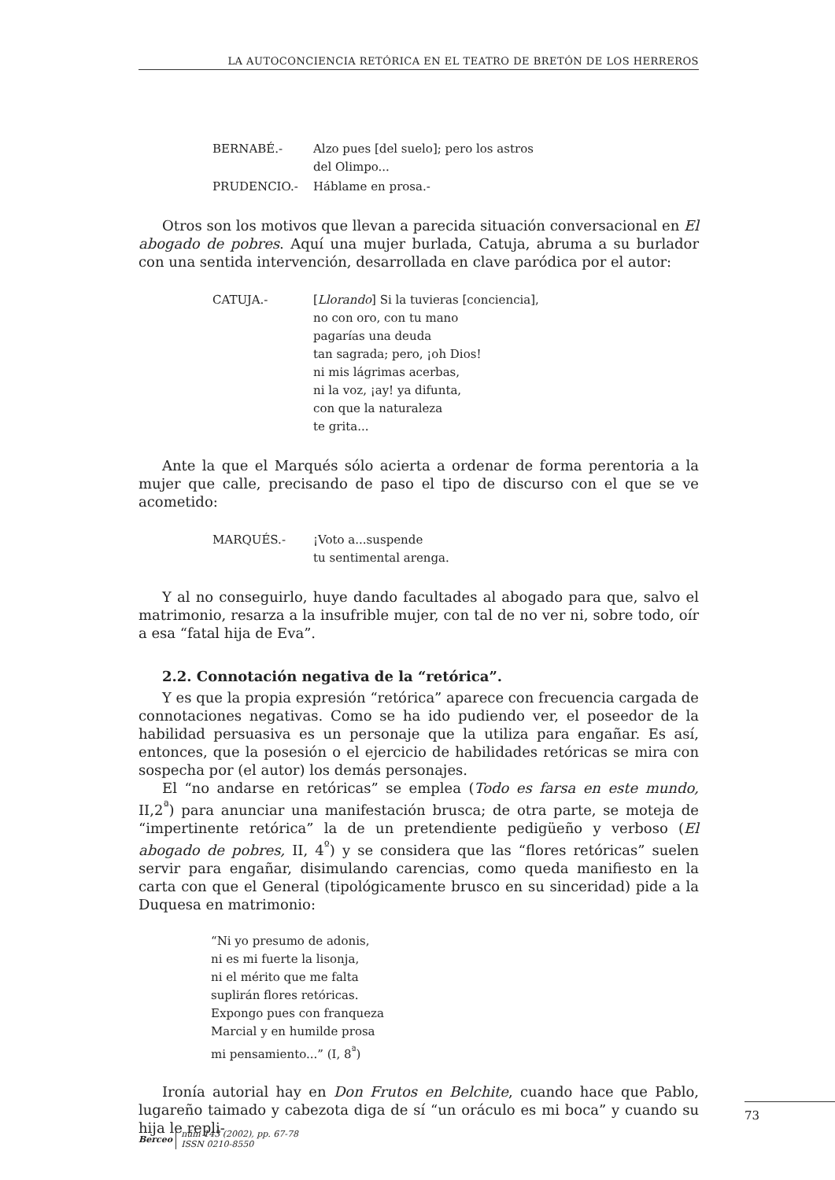LA AUTOCONCIENCIA RETÓRICA EN EL TEATRO DE BRETÓN DE LOS HERREROS
| BERNABÉ.- | Alzo pues [del suelo]; pero los astros del Olimpo... |
| PRUDENCIO.- | Háblame en prosa.- |
Otros son los motivos que llevan a parecida situación conversacional en El abogado de pobres. Aquí una mujer burlada, Catuja, abruma a su burlador con una sentida intervención, desarrollada en clave paródica por el autor:
| CATUJA.- | [ Llorando ] Si la tuvieras [conciencia], no con oro, con tu mano pagarías una deuda tan sagrada; pero, ¡oh Dios! ni mis lágrimas acerbas, ni la voz, ¡ay! ya difunta, con que la naturaleza te grita... |
Ante la que el Marqués sólo acierta a ordenar de forma perentoria a la mujer que calle, precisando de paso el tipo de discurso con el que se ve acometido:
| MARQUÉS.- | ¡Voto a...suspende tu sentimental arenga. |
Y al no conseguirlo, huye dando facultades al abogado para que, salvo el matrimonio, resarza a la insufrible mujer, con tal de no ver ni, sobre todo, oír a esa “fatal hija de Eva”.
2.2. Connotación negativa de la “retórica”.
Y es que la propia expresión “retórica” aparece con frecuencia cargada de connotaciones negativas. Como se ha ido pudiendo ver, el poseedor de la habilidad persuasiva es un personaje que la utiliza para engañar. Es así, entonces, que la posesión o el ejercicio de habilidades retóricas se mira con sospecha por (el autor) los demás personajes.
El “no andarse en retóricas” se emplea (Todo es farsa en este mundo, II,2<sup>ª</sup>) para anunciar una manifestación brusca; de otra parte, se moteja de “impertinente retórica” la de un pretendiente pedigüeño y verboso (El abogado de pobres, II, 4<sup>º</sup>) y se considera que las “flores retóricas” suelen servir para engañar, disimulando carencias, como queda manifiesto en la carta con que el General (tipológicamente brusco en su sinceridad) pide a la Duquesa en matrimonio:
“Ni yo presumo de adonis,
ni es mi fuerte la lisonja,
ni el mérito que me falta
suplirán flores retóricas.
Expongo pues con franqueza
Marcial y en humilde prosa
mi pensamiento...” (I, 8<sup>ª</sup>)
Ironía autorial hay en Don Frutos en Belchite, cuando hace que Pablo, lugareño taimado y cabezota diga de sí “un oráculo es mi boca” y cuando su hija le repli-
73
Berceo
núm 143 (2002), pp. 67-78
ISSN 0210-8550